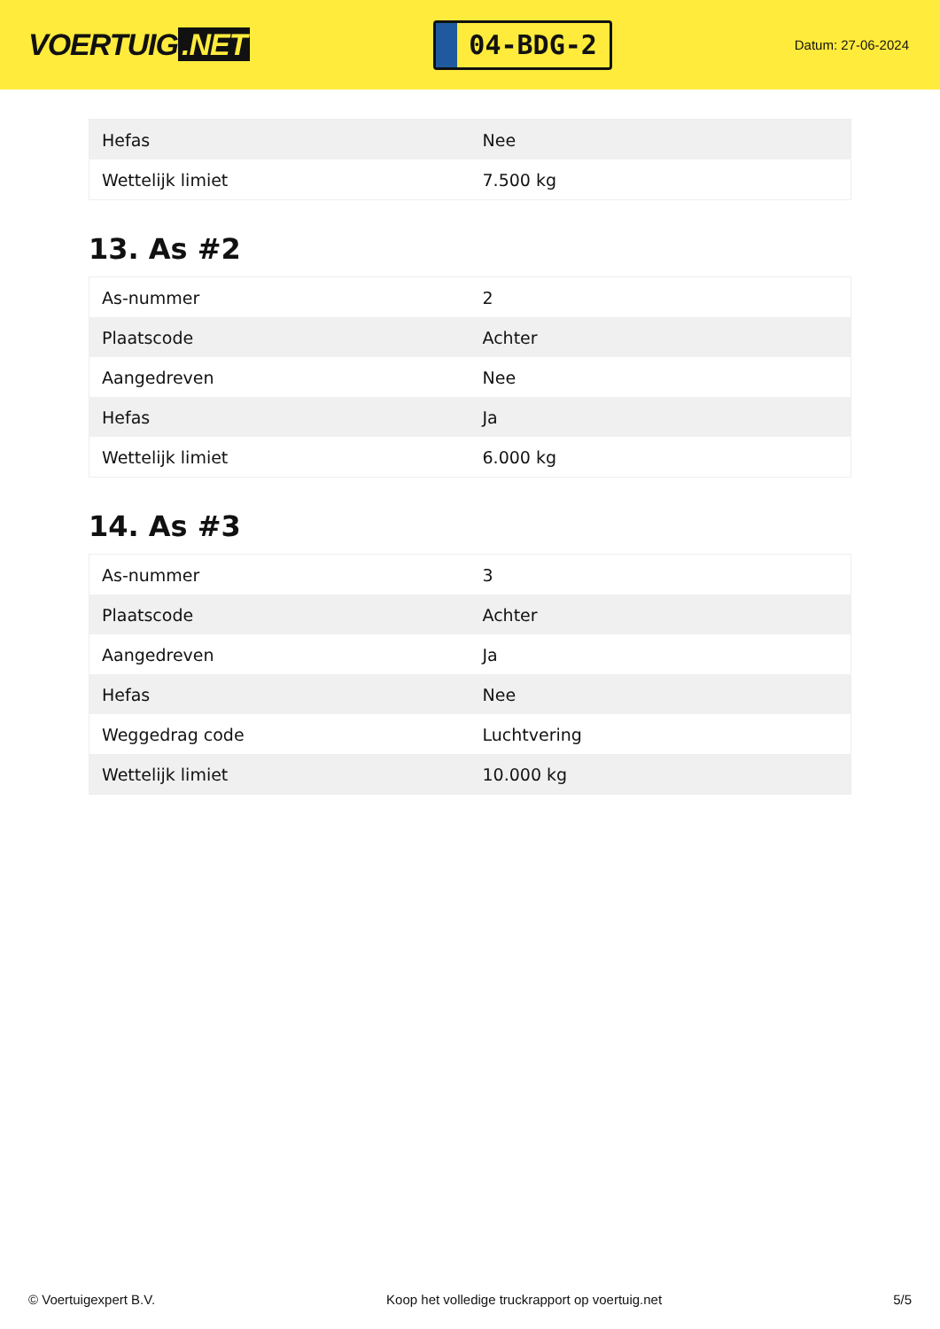VOERTUIG.NET
04-BDG-2
Datum: 27-06-2024
| Hefas | Nee |
| Wettelijk limiet | 7.500 kg |
13. As #2
| As-nummer | 2 |
| Plaatscode | Achter |
| Aangedreven | Nee |
| Hefas | Ja |
| Wettelijk limiet | 6.000 kg |
14. As #3
| As-nummer | 3 |
| Plaatscode | Achter |
| Aangedreven | Ja |
| Hefas | Nee |
| Weggedrag code | Luchtvering |
| Wettelijk limiet | 10.000 kg |
© Voertuigexpert B.V. Koop het volledige truckrapport op voertuig.net 5/5